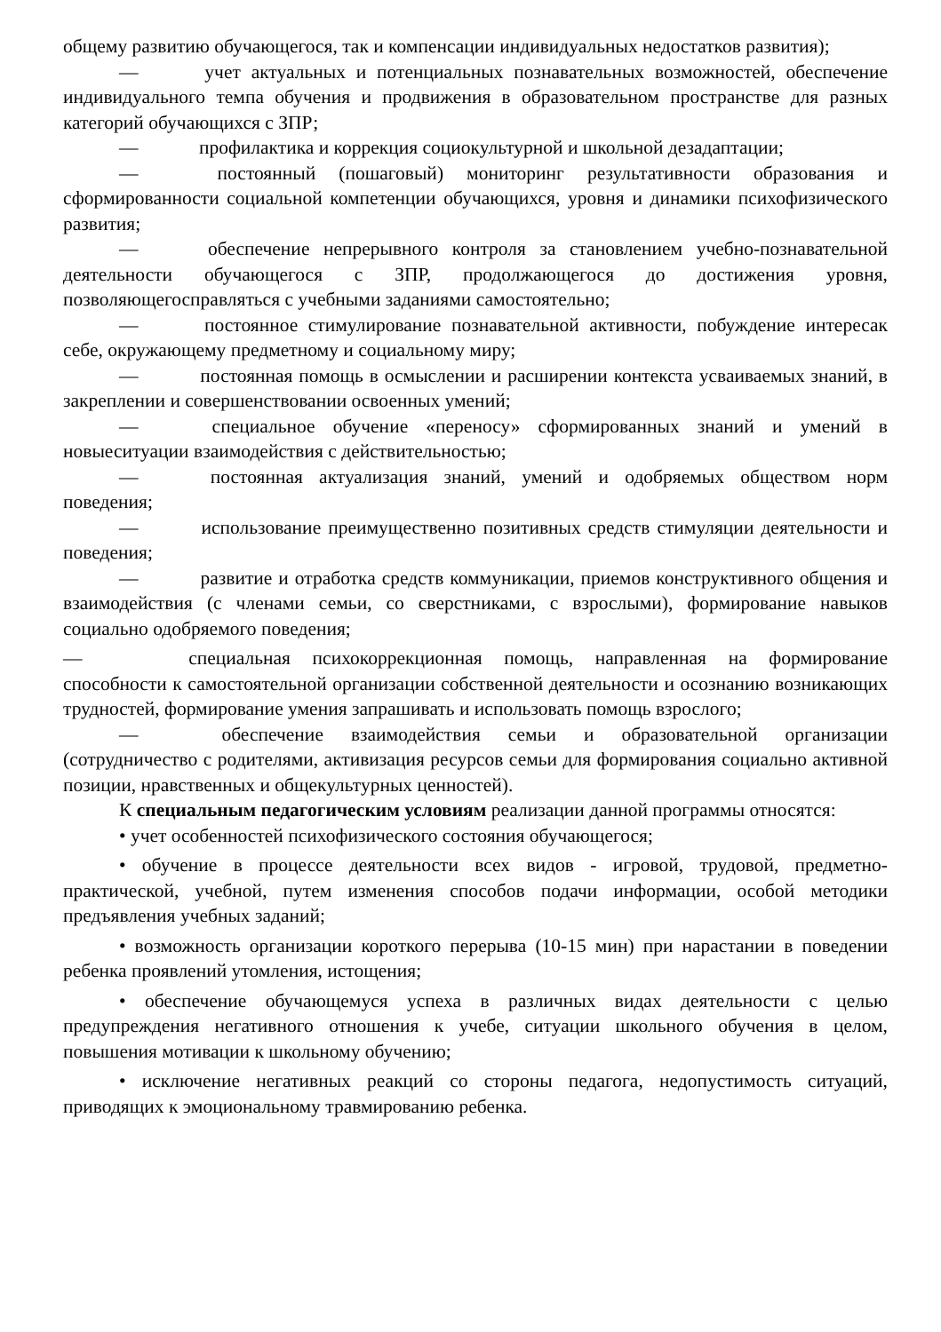общему развитию обучающегося, так и компенсации индивидуальных недостатков развития);
— учет актуальных и потенциальных познавательных возможностей, обеспечение индивидуального темпа обучения и продвижения в образовательном пространстве для разных категорий обучающихся с ЗПР;
— профилактика и коррекция социокультурной и школьной дезадаптации;
— постоянный (пошаговый) мониторинг результативности образования и сформированности социальной компетенции обучающихся, уровня и динамики психофизического развития;
— обеспечение непрерывного контроля за становлением учебно-познавательной деятельности обучающегося с ЗПР, продолжающегося до достижения уровня, позволяющегосправляться с учебными заданиями самостоятельно;
— постоянное стимулирование познавательной активности, побуждение интересак себе, окружающему предметному и социальному миру;
— постоянная помощь в осмыслении и расширении контекста усваиваемых знаний, в закреплении и совершенствовании освоенных умений;
— специальное обучение «переносу» сформированных знаний и умений в новыеситуации взаимодействия с действительностью;
— постоянная актуализация знаний, умений и одобряемых обществом норм поведения;
— использование преимущественно позитивных средств стимуляции деятельности и поведения;
— развитие и отработка средств коммуникации, приемов конструктивного общения и взаимодействия (с членами семьи, со сверстниками, с взрослыми), формирование навыков социально одобряемого поведения;
— специальная психокоррекционная помощь, направленная на формирование способности к самостоятельной организации собственной деятельности и осознанию возникающих трудностей, формирование умения запрашивать и использовать помощь взрослого;
— обеспечение взаимодействия семьи и образовательной организации (сотрудничество с родителями, активизация ресурсов семьи для формирования социально активной позиции, нравственных и общекультурных ценностей).
К специальным педагогическим условиям реализации данной программы относятся:
• учет особенностей психофизического состояния обучающегося;
• обучение в процессе деятельности всех видов - игровой, трудовой, предметно-практической, учебной, путем изменения способов подачи информации, особой методики предъявления учебных заданий;
• возможность организации короткого перерыва (10-15 мин) при нарастании в поведении ребенка проявлений утомления, истощения;
• обеспечение обучающемуся успеха в различных видах деятельности с целью предупреждения негативного отношения к учебе, ситуации школьного обучения в целом, повышения мотивации к школьному обучению;
• исключение негативных реакций со стороны педагога, недопустимость ситуаций, приводящих к эмоциональному травмированию ребенка.